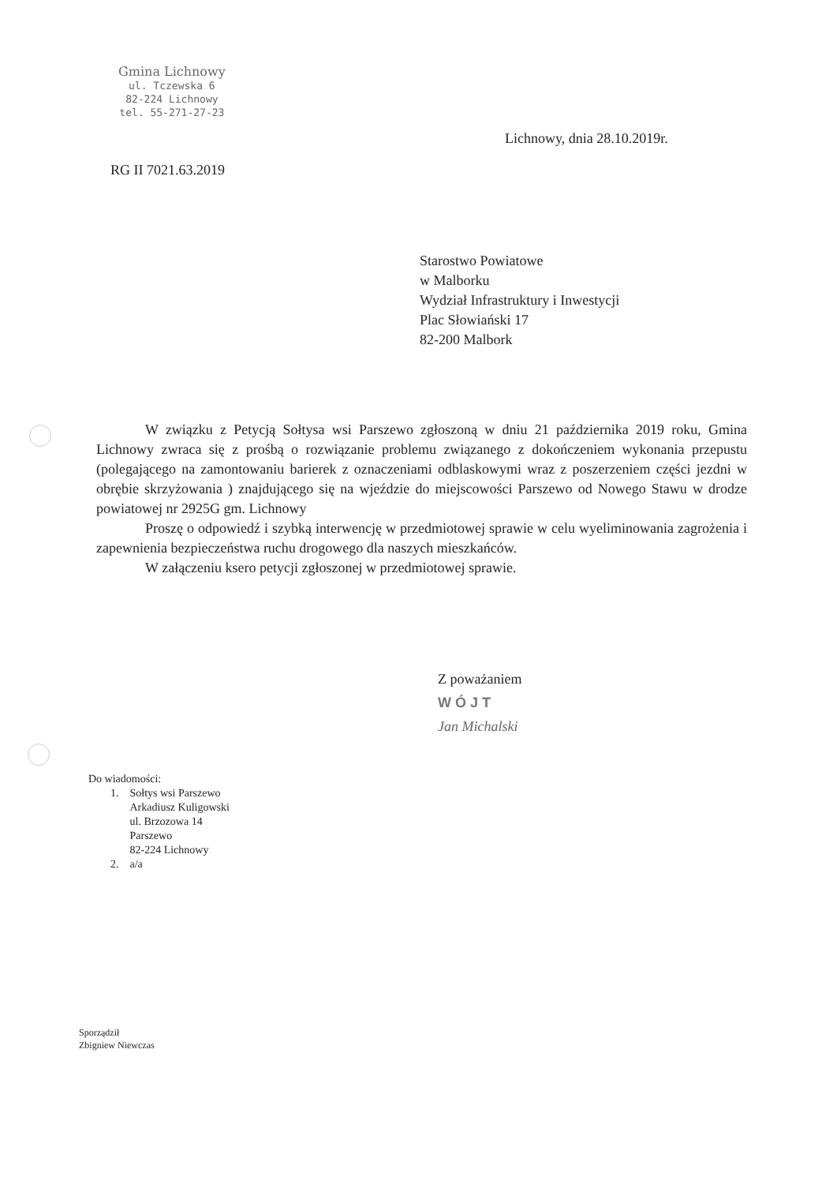Gmina Lichnowy
ul. Tczewska 6
82-224 Lichnowy
tel. 55-271-27-23
Lichnowy, dnia 28.10.2019r.
RG II 7021.63.2019
Starostwo Powiatowe
w Malborku
Wydział Infrastruktury i Inwestycji
Plac Słowiański 17
82-200 Malbork
W związku z Petycją Sołtysa wsi Parszewo zgłoszoną w dniu 21 października 2019 roku, Gmina Lichnowy zwraca się z prośbą o rozwiązanie problemu związanego z dokończeniem wykonania przepustu (polegającego na zamontowaniu barierek z oznaczeniami odblaskowymi wraz z poszerzeniem części jezdni w obrębie skrzyżowania ) znajdującego się na wjeździe do miejscowości Parszewo od Nowego Stawu w drodze powiatowej nr 2925G gm. Lichnowy
Proszę o odpowiedź i szybką interwencję w przedmiotowej sprawie w celu wyeliminowania zagrożenia i zapewnienia bezpieczeństwa ruchu drogowego dla naszych mieszkańców.
W załączeniu ksero petycji zgłoszonej w przedmiotowej sprawie.
Z poważaniem
W Ó J T
Jan Michalski
Do wiadomości:
| 1. | Sołtys wsi Parszewo Arkadiusz Kuligowski ul. Brzozowa 14 Parszewo 82-224 Lichnowy |
| 2. | a/a |
Sporządził
Zbigniew Niewczas